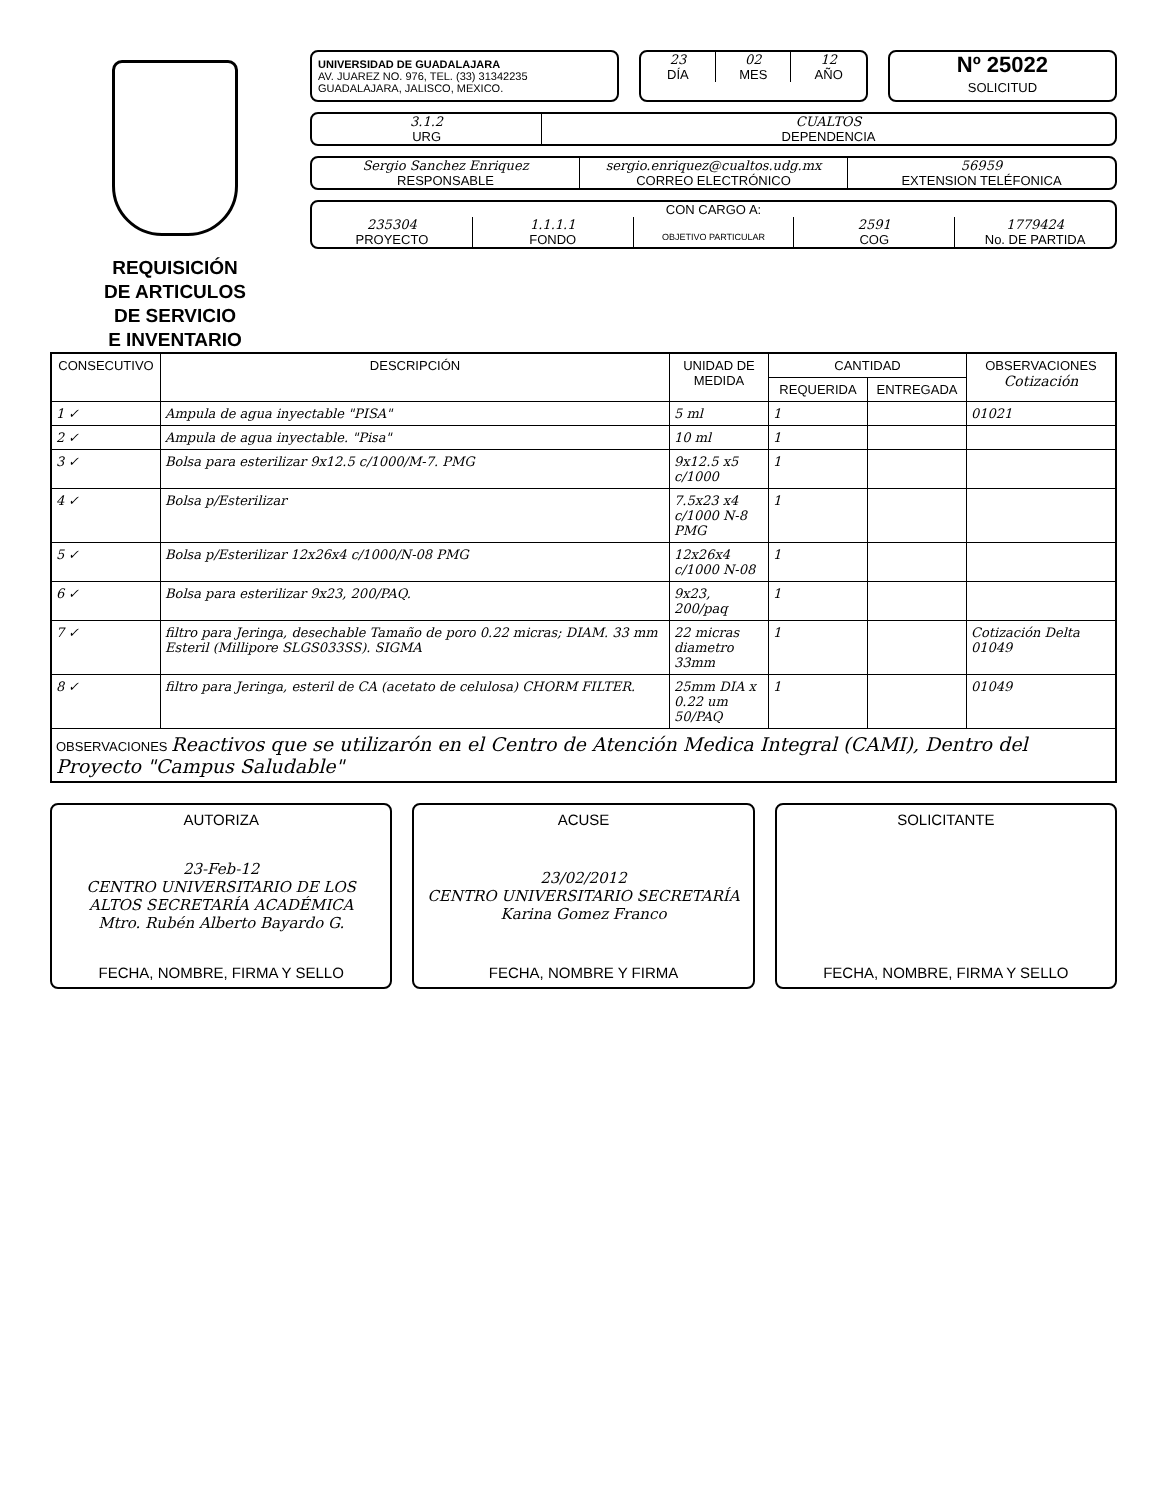REQUISICIÓN
DE ARTICULOS
DE SERVICIO
E INVENTARIO
UNIVERSIDAD DE GUADALAJARA
AV. JUAREZ NO. 976, TEL. (33) 31342235
GUADALAJARA, JALISCO, MEXICO.
23 02 12
DÍA MES AÑO
Nº 25022
SOLICITUD
3.1.2 CUALTOS
URG DEPENDENCIA
Sergio Sanchez Enriquez sergio.enriquez@cualtos.udg.mx 56959
RESPONSABLE CORREO ELECTRÓNICO EXTENSION TELÉFONICA
CON CARGO A:
235304 1.1.1.1 2591 1779424
PROYECTO FONDO
OBJETIVO PARTICULAR
COG No. DE PARTIDA
| CONSECUTIVO | DESCRIPCIÓN | UNIDAD DE MEDIDA | CANTIDAD | | OBSERVACIONES Cotización |
| --- | --- | --- | --- | --- | --- |
| | | | REQUERIDA | ENTREGADA | |
| 1 ✓ | Ampula de agua inyectable "PISA" | 5 ml | 1 | | 01021 |
| 2 ✓ | Ampula de agua inyectable. "Pisa" | 10 ml | 1 | | |
| 3 ✓ | Bolsa para esterilizar 9x12.5 c/1000/M-7. PMG | 9x12.5 x5 c/1000 | 1 | | |
| 4 ✓ | Bolsa p/Esterilizar | 7.5x23 x4 c/1000 N-8 PMG | 1 | | |
| 5 ✓ | Bolsa p/Esterilizar 12x26x4 c/1000/N-08 PMG | 12x26x4 c/1000 N-08 | 1 | | |
| 6 ✓ | Bolsa para esterilizar 9x23, 200/PAQ. | 9x23, 200/paq | 1 | | |
| 7 ✓ | filtro para Jeringa, desechable Tamaño de poro 0.22 micras; DIAM. 33 mm Esteril (Millipore SLGS033SS). SIGMA | 22 micras diametro 33mm | 1 | | Cotización Delta 01049 |
| 8 ✓ | filtro para Jeringa, esteril de CA (acetato de celulosa) CHORM FILTER. | 25mm DIA x 0.22 um 50/PAQ | 1 | | 01049 |
| OBSERVACIONES Reactivos que se utilizarón en el Centro de Atención Medica Integral (CAMI), Dentro del Proyecto "Campus Saludable" | | | | | |
AUTORIZA
23-Feb-12
CENTRO UNIVERSITARIO DE LOS ALTOS SECRETARÍA ACADÉMICA
Mtro. Rubén Alberto Bayardo G.
FECHA, NOMBRE, FIRMA Y SELLO
ACUSE
23/02/2012
CENTRO UNIVERSITARIO SECRETARÍA
Karina Gomez Franco
FECHA, NOMBRE Y FIRMA
SOLICITANTE
FECHA, NOMBRE, FIRMA Y SELLO